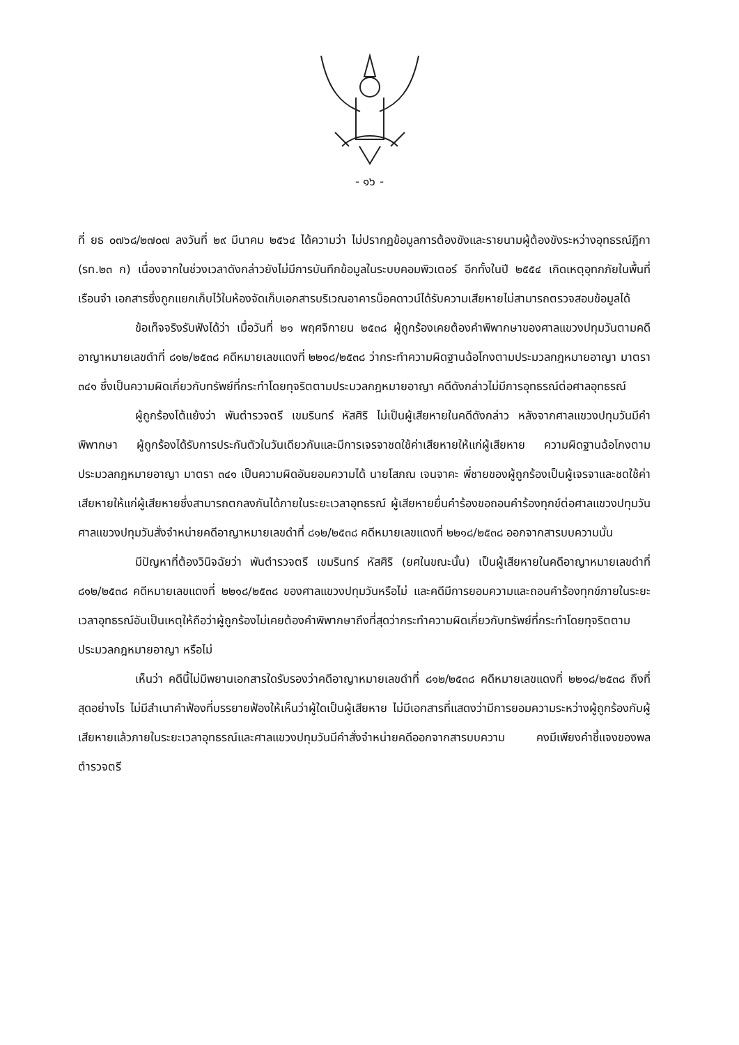- ๑๖ -
ที่ ยธ ๐๗๖๘/๒๗๐๗ ลงวันที่ ๒๙ มีนาคม ๒๕๖๔ ได้ความว่า ไม่ปรากฏข้อมูลการต้องขังและรายนามผู้ต้องขังระหว่างอุทธรณ์ฎีกา (รท.๒๓ ก) เนื่องจากในช่วงเวลาดังกล่าวยังไม่มีการบันทึกข้อมูลในระบบคอมพิวเตอร์ อีกทั้งในปี ๒๕๕๔ เกิดเหตุอุทกภัยในพื้นที่เรือนจำ เอกสารซึ่งถูกแยกเก็บไว้ในห้องจัดเก็บเอกสารบริเวณอาคารน็อคดาวน์ได้รับความเสียหายไม่สามารถตรวจสอบข้อมูลได้
ข้อเท็จจริงรับฟังได้ว่า เมื่อวันที่ ๒๑ พฤศจิกายน ๒๕๓๘ ผู้ถูกร้องเคยต้องคำพิพากษาของศาลแขวงปทุมวันตามคดีอาญาหมายเลขดำที่ ๘๑๒/๒๕๓๘ คดีหมายเลขแดงที่ ๒๒๑๘/๒๕๓๘ ว่ากระทำความผิดฐานฉ้อโกงตามประมวลกฎหมายอาญา มาตรา ๓๔๑ ซึ่งเป็นความผิดเกี่ยวกับทรัพย์ที่กระทำโดยทุจริตตามประมวลกฎหมายอาญา คดีดังกล่าวไม่มีการอุทธรณ์ต่อศาลอุทธรณ์
ผู้ถูกร้องโต้แย้งว่า พันตำรวจตรี เขมรินทร์ หัสศิริ ไม่เป็นผู้เสียหายในคดีดังกล่าว หลังจากศาลแขวงปทุมวันมีคำพิพากษา ผู้ถูกร้องได้รับการประกันตัวในวันเดียวกันและมีการเจรจาชดใช้ค่าเสียหายให้แก่ผู้เสียหาย ความผิดฐานฉ้อโกงตามประมวลกฎหมายอาญา มาตรา ๓๔๑ เป็นความผิดอันยอมความได้ นายโสภณ เจนจาคะ พี่ชายของผู้ถูกร้องเป็นผู้เจรจาและชดใช้ค่าเสียหายให้แก่ผู้เสียหายซึ่งสามารถตกลงกันได้ภายในระยะเวลาอุทธรณ์ ผู้เสียหายยื่นคำร้องขอถอนคำร้องทุกข์ต่อศาลแขวงปทุมวัน ศาลแขวงปทุมวันสั่งจำหน่ายคดีอาญาหมายเลขดำที่ ๘๑๒/๒๕๓๘ คดีหมายเลขแดงที่ ๒๒๑๘/๒๕๓๘ ออกจากสารบบความนั้น
มีปัญหาที่ต้องวินิจฉัยว่า พันตำรวจตรี เขมรินทร์ หัสศิริ (ยศในขณะนั้น) เป็นผู้เสียหายในคดีอาญาหมายเลขดำที่ ๘๑๒/๒๕๓๘ คดีหมายเลขแดงที่ ๒๒๑๘/๒๕๓๘ ของศาลแขวงปทุมวันหรือไม่ และคดีมีการยอมความและถอนคำร้องทุกข์ภายในระยะเวลาอุทธรณ์อันเป็นเหตุให้ถือว่าผู้ถูกร้องไม่เคยต้องคำพิพากษาถึงที่สุดว่ากระทำความผิดเกี่ยวกับทรัพย์ที่กระทำโดยทุจริตตามประมวลกฎหมายอาญา หรือไม่
เห็นว่า คดีนี้ไม่มีพยานเอกสารใดรับรองว่าคดีอาญาหมายเลขดำที่ ๘๑๒/๒๕๓๘ คดีหมายเลขแดงที่ ๒๒๑๘/๒๕๓๘ ถึงที่สุดอย่างไร ไม่มีสำเนาคำฟ้องที่บรรยายฟ้องให้เห็นว่าผู้ใดเป็นผู้เสียหาย ไม่มีเอกสารที่แสดงว่ามีการยอมความระหว่างผู้ถูกร้องกับผู้เสียหายแล้วภายในระยะเวลาอุทธรณ์และศาลแขวงปทุมวันมีคำสั่งจำหน่ายคดีออกจากสารบบความ คงมีเพียงคำชี้แจงของพลตำรวจตรี